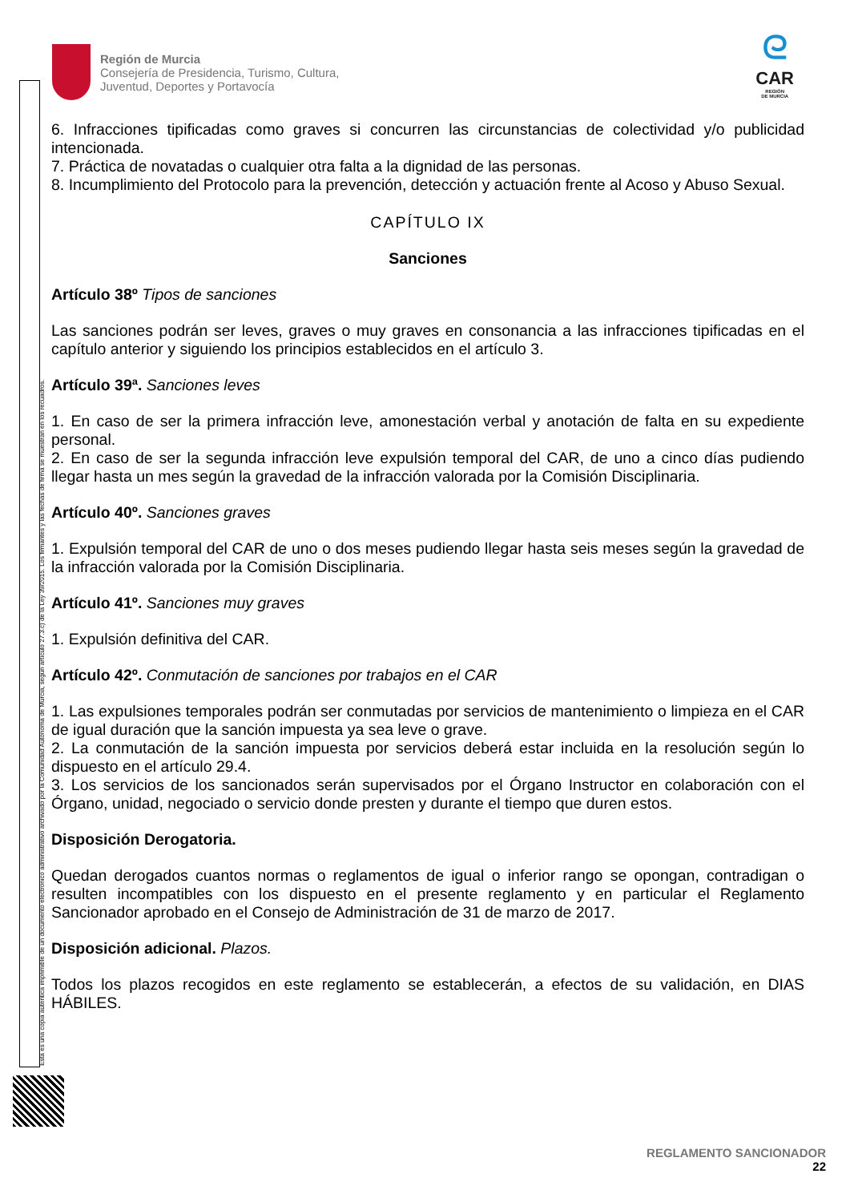Esta es una copia auténtica imprimible de un documento electrónico administrativo archivado por la Comunidad Autónoma de Murcia, según artículo 27.3.c) de la Ley 39/2015. Los firmantes y las fechas de firma se muestran en los recuadros.
Región de Murcia
Consejería de Presidencia, Turismo, Cultura,
Juventud, Deportes y Portavocía
ᘓ
CAR
REGIÓN
DE MURCIA
6. Infracciones tipificadas como graves si concurren las circunstancias de colectividad y/o publicidad intencionada.
7. Práctica de novatadas o cualquier otra falta a la dignidad de las personas.
8. Incumplimiento del Protocolo para la prevención, detección y actuación frente al Acoso y Abuso Sexual.
CAPÍTULO IX
Sanciones
Artículo 38º Tipos de sanciones
Las sanciones podrán ser leves, graves o muy graves en consonancia a las infracciones tipificadas en el capítulo anterior y siguiendo los principios establecidos en el artículo 3.
Artículo 39ª. Sanciones leves
1. En caso de ser la primera infracción leve, amonestación verbal y anotación de falta en su expediente personal.
2. En caso de ser la segunda infracción leve expulsión temporal del CAR, de uno a cinco días pudiendo llegar hasta un mes según la gravedad de la infracción valorada por la Comisión Disciplinaria.
Artículo 40º. Sanciones graves
1. Expulsión temporal del CAR de uno o dos meses pudiendo llegar hasta seis meses según la gravedad de la infracción valorada por la Comisión Disciplinaria.
Artículo 41º. Sanciones muy graves
1. Expulsión definitiva del CAR.
Artículo 42º. Conmutación de sanciones por trabajos en el CAR
1. Las expulsiones temporales podrán ser conmutadas por servicios de mantenimiento o limpieza en el CAR de igual duración que la sanción impuesta ya sea leve o grave.
2. La conmutación de la sanción impuesta por servicios deberá estar incluida en la resolución según lo dispuesto en el artículo 29.4.
3. Los servicios de los sancionados serán supervisados por el Órgano Instructor en colaboración con el Órgano, unidad, negociado o servicio donde presten y durante el tiempo que duren estos.
Disposición Derogatoria.
Quedan derogados cuantos normas o reglamentos de igual o inferior rango se opongan, contradigan o resulten incompatibles con los dispuesto en el presente reglamento y en particular el Reglamento Sancionador aprobado en el Consejo de Administración de 31 de marzo de 2017.
Disposición adicional. Plazos.
Todos los plazos recogidos en este reglamento se establecerán, a efectos de su validación, en DIAS HÁBILES.
REGLAMENTO SANCIONADOR
22